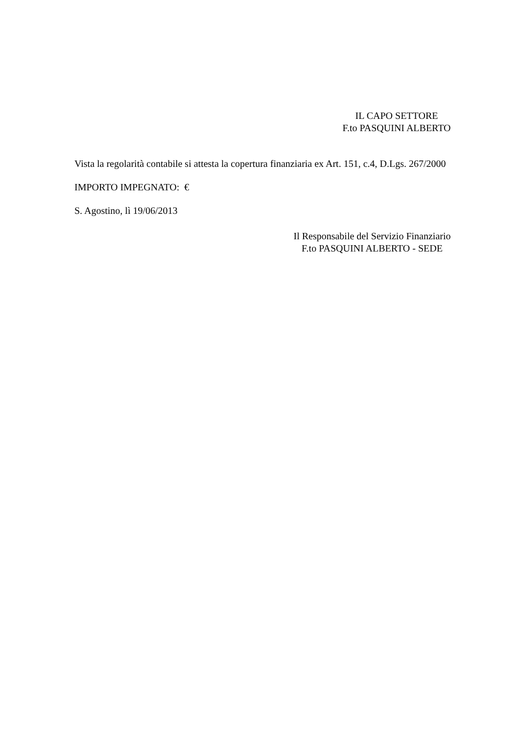IL CAPO SETTORE
F.to PASQUINI ALBERTO
Vista la regolarità contabile si attesta la copertura finanziaria ex Art. 151, c.4, D.Lgs. 267/2000
IMPORTO IMPEGNATO: €
S. Agostino, lì 19/06/2013
Il Responsabile del Servizio Finanziario
F.to PASQUINI ALBERTO - SEDE